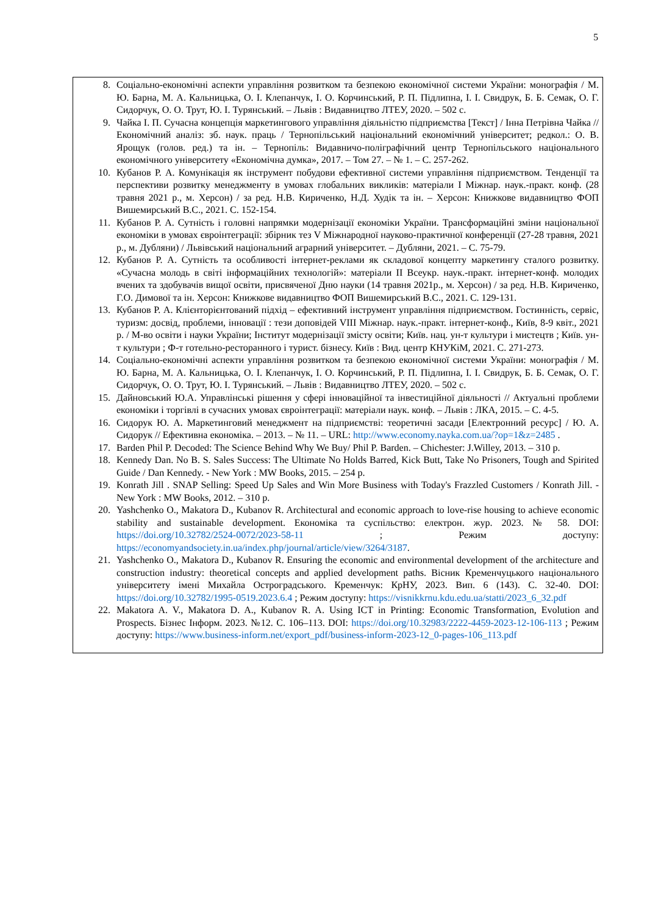5
8. Соціально-економічні аспекти управління розвитком та безпекою економічної системи України: монографія / М. Ю. Барна, М. А. Кальницька, О. І. Клепанчук, І. О. Корчинський, Р. П. Підлипна, І. І. Свидрук, Б. Б. Семак, О. Г. Сидорчук, О. О. Трут, Ю. І. Турянський. – Львів : Видавництво ЛТЕУ, 2020. – 502 с.
9. Чайка І. П. Сучасна концепція маркетингового управління діяльністю підприємства [Текст] / Інна Петрівна Чайка // Економічний аналіз: зб. наук. праць / Тернопільський національний економічний університет; редкол.: О. В. Ярощук (голов. ред.) та ін. – Тернопіль: Видавничо-поліграфічний центр Тернопільського національного економічного університету «Економічна думка», 2017. – Том 27. – № 1. – С. 257-262.
10. Кубанов Р. А. Комунікація як інструмент побудови ефективної системи управління підприємством. Тенденції та перспективи розвитку менеджменту в умовах глобальних викликів: матеріали I Міжнар. наук.-практ. конф. (28 травня 2021 р., м. Херсон) / за ред. Н.В. Кириченко, Н.Д. Худік та ін. – Херсон: Книжкове видавництво ФОП Вишемирський В.С., 2021. С. 152-154.
11. Кубанов Р. А. Сутність і головні напрямки модернізації економіки України. Трансформаційні зміни національної економіки в умовах євроінтеграції: збірник тез V Міжнародної науково-практичної конференції (27-28 травня, 2021 р., м. Дубляни) / Львівський національний аграрний університет. – Дубляни, 2021. – С. 75-79.
12. Кубанов Р. А. Сутність та особливості інтернет-реклами як складової концепту маркетингу сталого розвитку. «Сучасна молодь в світі інформаційних технологій»: матеріали ІІ Всеукр. наук.-практ. інтернет-конф. молодих вчених та здобувачів вищої освіти, присвяченої Дню науки (14 травня 2021р., м. Херсон) / за ред. Н.В. Кириченко, Г.О. Димової та ін. Херсон: Книжкове видавництво ФОП Вишемирський В.С., 2021. С. 129-131.
13. Кубанов Р. А. Клієнторієнтований підхід – ефективний інструмент управління підприємством. Гостинність, сервіс, туризм: досвід, проблеми, інновації : тези доповідей VІІІ Міжнар. наук.-практ. інтернет-конф., Київ, 8-9 квіт., 2021 р. / М-во освіти і науки України; Інститут модернізації змісту освіти; Київ. нац. ун-т культури і мистецтв ; Київ. ун-т культури ; Ф-т готельно-ресторанного і турист. бізнесу. Київ : Вид. центр КНУКіМ, 2021. С. 271-273.
14. Соціально-економічні аспекти управління розвитком та безпекою економічної системи України: монографія / М. Ю. Барна, М. А. Кальницька, О. І. Клепанчук, І. О. Корчинський, Р. П. Підлипна, І. І. Свидрук, Б. Б. Семак, О. Г. Сидорчук, О. О. Трут, Ю. І. Турянський. – Львів : Видавництво ЛТЕУ, 2020. – 502 с.
15. Дайновський Ю.А. Управлінські рішення у сфері інноваційної та інвестиційної діяльності // Актуальні проблеми економіки і торгівлі в сучасних умовах євроінтеграції: матеріали наук. конф. – Львів : ЛКА, 2015. – С. 4-5.
16. Сидорук Ю. А. Маркетинговий менеджмент на підприємстві: теоретичні засади [Електронний ресурс] / Ю. А. Сидорук // Ефективна економіка. – 2013. – № 11. – URL: http://www.economy.nayka.com.ua/?op=1&z=2485 .
17. Barden Phil P. Decoded: The Science Behind Why We Buy/ Phil P. Barden. – Chichester: J.Willey, 2013. – 310 p.
18. Kennedy Dan. No B. S. Sales Success: The Ultimate No Holds Barred, Kick Butt, Take No Prisoners, Tough and Spirited Guide / Dan Kennedy. - New York : MW Books, 2015. – 254 p.
19. Konrath Jill . SNAP Selling: Speed Up Sales and Win More Business with Today's Frazzled Customers / Konrath Jill. - New York : MW Books, 2012. – 310 p.
20. Yashchenko O., Makatora D., Kubanov R. Architectural and economic approach to love-rise housing to achieve economic stability and sustainable development. Економіка та суспільство: електрон. жур. 2023. № 58. DOI: https://doi.org/10.32782/2524-0072/2023-58-11 ; Режим доступу: https://economyandsociety.in.ua/index.php/journal/article/view/3264/3187.
21. Yashchenko O., Makatora D., Kubanov R. Ensuring the economic and environmental development of the architecture and construction industry: theoretical concepts and applied development paths. Вісник Кременчуцького національного університету імені Михайла Остроградського. Кременчук: КрНУ, 2023. Вип. 6 (143). С. 32-40. DOI: https://doi.org/10.32782/1995-0519.2023.6.4 ; Режим доступу: https://visnikkrnu.kdu.edu.ua/statti/2023_6_32.pdf
22. Makatora A. V., Makatora D. A., Kubanov R. A. Using ICT in Printing: Economic Transformation, Evolution and Prospects. Бізнес Інформ. 2023. №12. С. 106–113. DOI: https://doi.org/10.32983/2222-4459-2023-12-106-113 ; Режим доступу: https://www.business-inform.net/export_pdf/business-inform-2023-12_0-pages-106_113.pdf